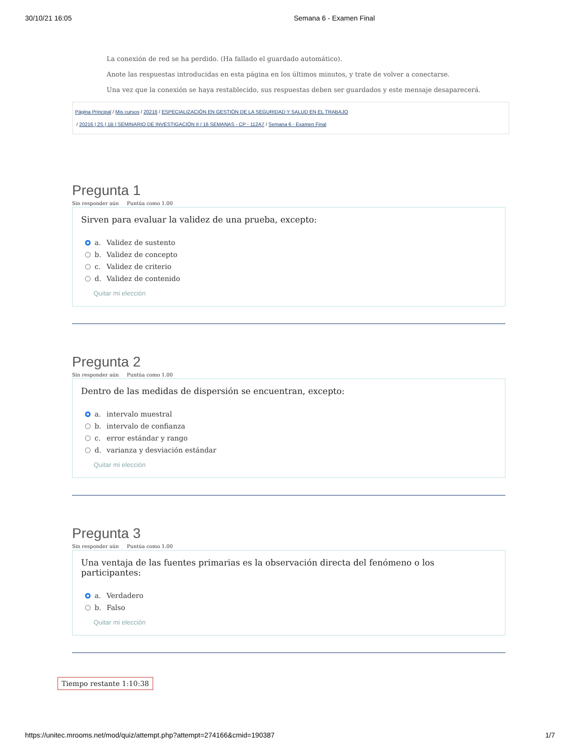30/10/21 16:05 Semana 6 - Examen Final
La conexión de red se ha perdido. (Ha fallado el guardado automático).
Anote las respuestas introducidas en esta página en los últimos minutos, y trate de volver a conectarse.
Una vez que la conexión se haya restablecido, sus respuestas deben ser guardados y este mensaje desaparecerá.
Página Principal / Mis cursos / 20216 / ESPECIALIZACIÓN EN GESTIÓN DE LA SEGURIDAD Y SALUD EN EL TRABAJO
/ 20216 | 2S | 1B | SEMINARIO DE INVESTIGACIÓN II / 16 SEMANAS - CP - 112A7 / Semana 6 - Examen Final
Pregunta 1
Sin responder aún Puntúa como 1.00
Sirven para evaluar la validez de una prueba, excepto:
a. Validez de sustento
b. Validez de concepto
c. Validez de criterio
d. Validez de contenido
Quitar mi elección
Pregunta 2
Sin responder aún Puntúa como 1.00
Dentro de las medidas de dispersión se encuentran, excepto:
a. intervalo muestral
b. intervalo de confianza
c. error estándar y rango
d. varianza y desviación estándar
Quitar mi elección
Pregunta 3
Sin responder aún Puntúa como 1.00
Una ventaja de las fuentes primarias es la observación directa del fenómeno o los participantes:
a. Verdadero
b. Falso
Quitar mi elección
Tiempo restante 1:10:38
https://unitec.mrooms.net/mod/quiz/attempt.php?attempt=274166&cmid=190387 1/7